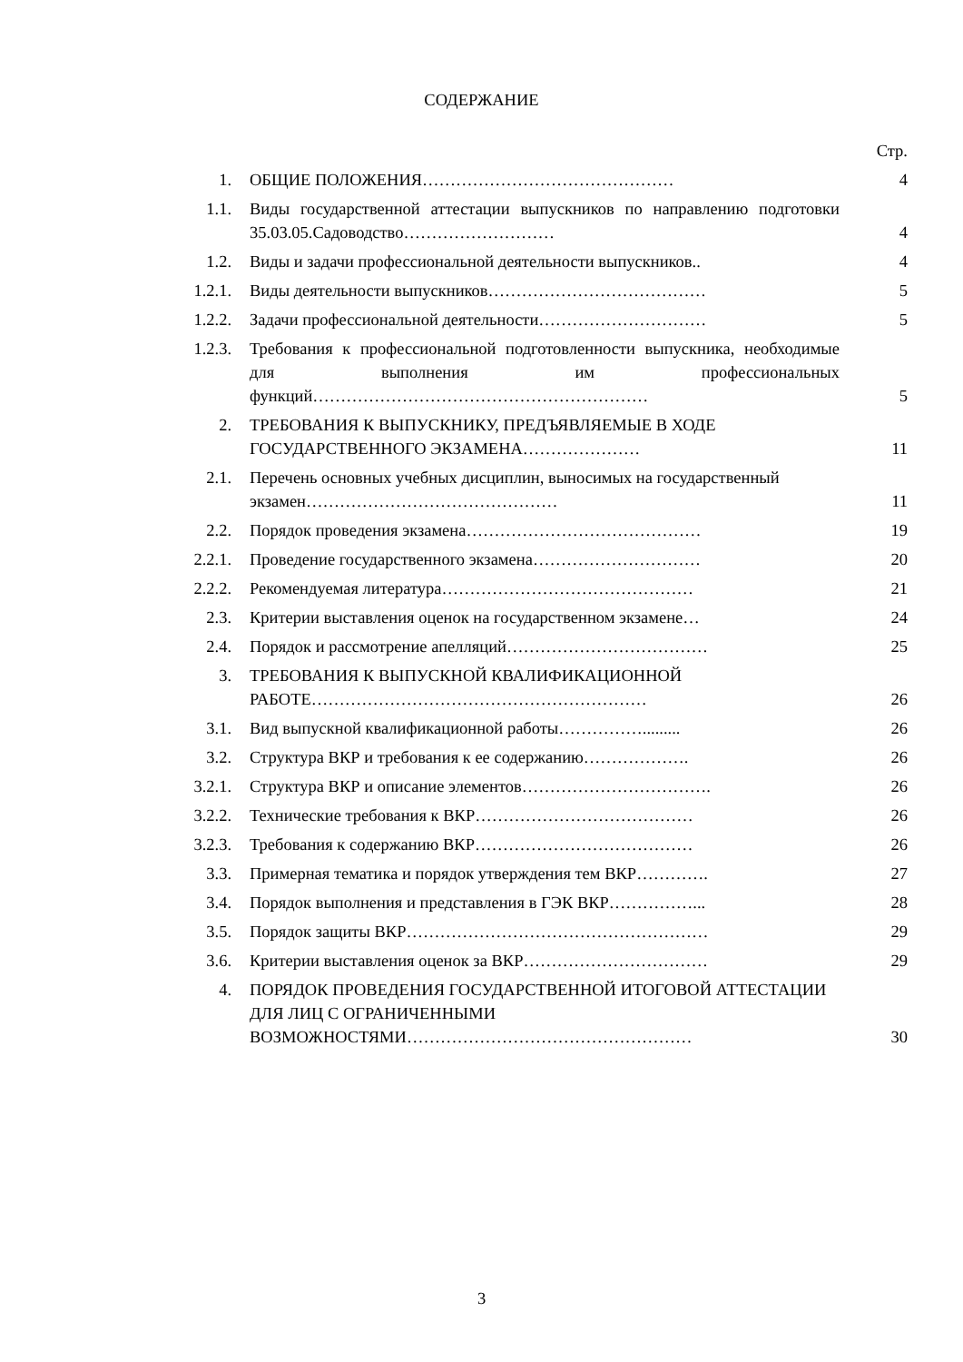СОДЕРЖАНИЕ
| | | Стр. |
| 1. | ОБЩИЕ ПОЛОЖЕНИЯ……………………………………… | 4 |
| 1.1. | Виды государственной аттестации выпускников по направлению подготовки 35.03.05.Садоводство……………………… | 4 |
| 1.2. | Виды и задачи профессиональной деятельности выпускников.. | 4 |
| 1.2.1. | Виды деятельности выпускников………………………………… | 5 |
| 1.2.2. | Задачи профессиональной деятельности………………………… | 5 |
| 1.2.3. | Требования к профессиональной подготовленности выпускника, необходимые для выполнения им профессиональных функций…………………………………………………… | 5 |
| 2. | ТРЕБОВАНИЯ К ВЫПУСКНИКУ, ПРЕДЪЯВЛЯЕМЫЕ В ХОДЕ ГОСУДАРСТВЕННОГО ЭКЗАМЕНА………………… | 11 |
| 2.1. | Перечень основных учебных дисциплин, выносимых на государственный экзамен……………………………………… | 11 |
| 2.2. | Порядок проведения экзамена…………………………………… | 19 |
| 2.2.1. | Проведение государственного экзамена………………………… | 20 |
| 2.2.2. | Рекомендуемая литература……………………………………… | 21 |
| 2.3. | Критерии выставления оценок на государственном экзамене… | 24 |
| 2.4. | Порядок и рассмотрение апелляций……………………………… | 25 |
| 3. | ТРЕБОВАНИЯ К ВЫПУСКНОЙ КВАЛИФИКАЦИОННОЙ РАБОТЕ…………………………………………………… | 26 |
| 3.1. | Вид выпускной квалификационной работы……………......... | 26 |
| 3.2. | Структура ВКР и требования к ее содержанию………………. | 26 |
| 3.2.1. | Структура ВКР и описание элементов……………………………. | 26 |
| 3.2.2. | Технические требования к ВКР………………………………… | 26 |
| 3.2.3. | Требования к содержанию ВКР………………………………… | 26 |
| 3.3. | Примерная тематика и порядок утверждения тем ВКР…………. | 27 |
| 3.4. | Порядок выполнения и представления в ГЭК ВКР……………... | 28 |
| 3.5. | Порядок защиты ВКР……………………………………………… | 29 |
| 3.6. | Критерии выставления оценок за ВКР…………………………… | 29 |
| 4. | ПОРЯДОК ПРОВЕДЕНИЯ ГОСУДАРСТВЕННОЙ ИТОГОВОЙ АТТЕСТАЦИИ ДЛЯ ЛИЦ С ОГРАНИЧЕННЫМИ ВОЗМОЖНОСТЯМИ…………………………………………… | 30 |
3